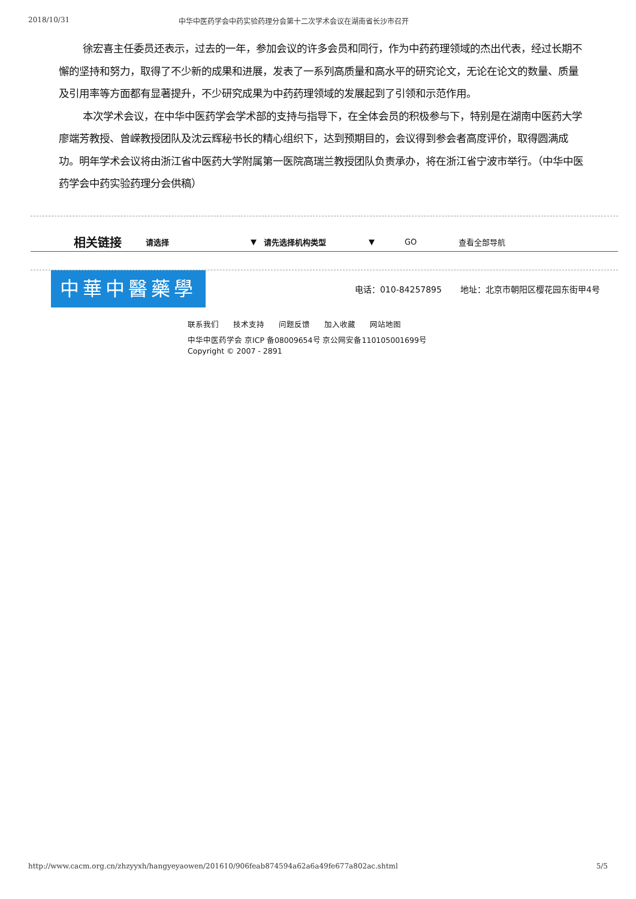2018/10/31 中华中医药学会中药实验药理分会第十二次学术会议在湖南省长沙市召开
徐宏喜主任委员还表示，过去的一年，参加会议的许多会员和同行，作为中药药理领域的杰出代表，经过长期不懈的坚持和努力，取得了不少新的成果和进展，发表了一系列高质量和高水平的研究论文，无论在论文的数量、质量及引用率等方面都有显著提升，不少研究成果为中药药理领域的发展起到了引领和示范作用。
本次学术会议，在中华中医药学会学术部的支持与指导下，在全体会员的积极参与下，特别是在湖南中医药大学廖端芳教授、曾嵘教授团队及沈云辉秘书长的精心组织下，达到预期目的，会议得到参会者高度评价，取得圆满成功。明年学术会议将由浙江省中医药大学附属第一医院高瑞兰教授团队负责承办，将在浙江省宁波市举行。（中华中医药学会中药实验药理分会供稿）
相关链接 请选择 ▼ 请先选择机构类型 ▼ GO 查看全部导航
中華中醫藥學會
电话：010-84257895 地址：北京市朝阳区樱花园东街甲4号
联系我们 技术支持 问题反馈 加入收藏 网站地图
中华中医药学会 京ICP 备08009654号 京公网安备110105001699号
Copyright © 2007 - 2891
http://www.cacm.org.cn/zhzyyxh/hangyeyaowen/201610/906feab874594a62a6a49fe677a802ac.shtml 5/5